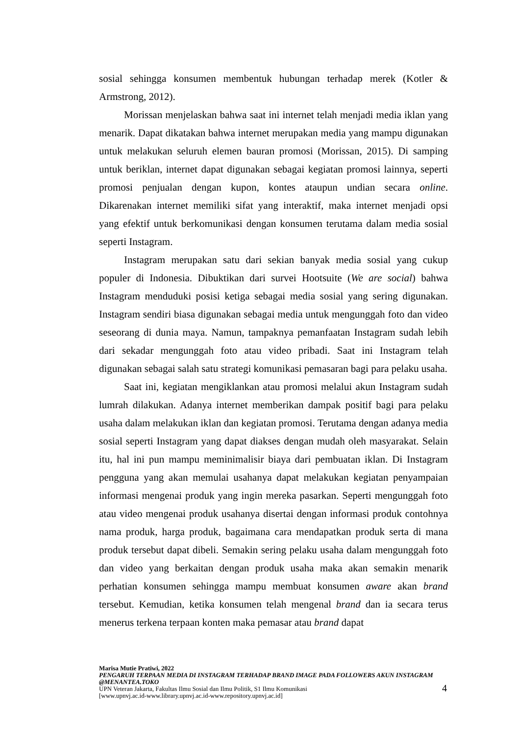sosial sehingga konsumen membentuk hubungan terhadap merek (Kotler & Armstrong, 2012).
Morissan menjelaskan bahwa saat ini internet telah menjadi media iklan yang menarik. Dapat dikatakan bahwa internet merupakan media yang mampu digunakan untuk melakukan seluruh elemen bauran promosi (Morissan, 2015). Di samping untuk beriklan, internet dapat digunakan sebagai kegiatan promosi lainnya, seperti promosi penjualan dengan kupon, kontes ataupun undian secara online. Dikarenakan internet memiliki sifat yang interaktif, maka internet menjadi opsi yang efektif untuk berkomunikasi dengan konsumen terutama dalam media sosial seperti Instagram.
Instagram merupakan satu dari sekian banyak media sosial yang cukup populer di Indonesia. Dibuktikan dari survei Hootsuite (We are social) bahwa Instagram menduduki posisi ketiga sebagai media sosial yang sering digunakan. Instagram sendiri biasa digunakan sebagai media untuk mengunggah foto dan video seseorang di dunia maya. Namun, tampaknya pemanfaatan Instagram sudah lebih dari sekadar mengunggah foto atau video pribadi. Saat ini Instagram telah digunakan sebagai salah satu strategi komunikasi pemasaran bagi para pelaku usaha.
Saat ini, kegiatan mengiklankan atau promosi melalui akun Instagram sudah lumrah dilakukan. Adanya internet memberikan dampak positif bagi para pelaku usaha dalam melakukan iklan dan kegiatan promosi. Terutama dengan adanya media sosial seperti Instagram yang dapat diakses dengan mudah oleh masyarakat. Selain itu, hal ini pun mampu meminimalisir biaya dari pembuatan iklan. Di Instagram pengguna yang akan memulai usahanya dapat melakukan kegiatan penyampaian informasi mengenai produk yang ingin mereka pasarkan. Seperti mengunggah foto atau video mengenai produk usahanya disertai dengan informasi produk contohnya nama produk, harga produk, bagaimana cara mendapatkan produk serta di mana produk tersebut dapat dibeli. Semakin sering pelaku usaha dalam mengunggah foto dan video yang berkaitan dengan produk usaha maka akan semakin menarik perhatian konsumen sehingga mampu membuat konsumen aware akan brand tersebut. Kemudian, ketika konsumen telah mengenal brand dan ia secara terus menerus terkena terpaan konten maka pemasar atau brand dapat
Marisa Mutie Pratiwi, 2022
PENGARUH TERPAAN MEDIA DI INSTAGRAM TERHADAP BRAND IMAGE PADA FOLLOWERS AKUN INSTAGRAM @MENANTEA.TOKO
UPN Veteran Jakarta, Fakultas Ilmu Sosial dan Ilmu Politik, S1 Ilmu Komunikasi
[www.upnvj.ac.id-www.library.upnvj.ac.id-www.repository.upnvj.ac.id]
4